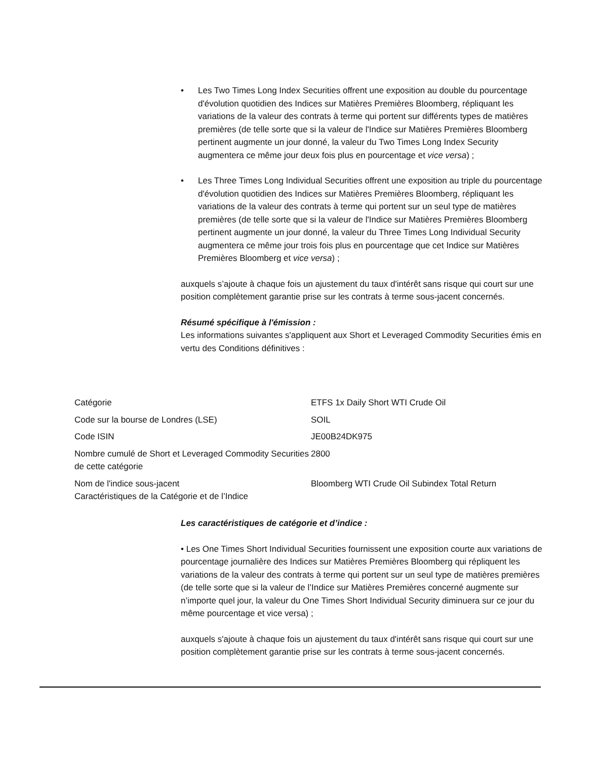• Les Two Times Long Index Securities offrent une exposition au double du pourcentage d'évolution quotidien des Indices sur Matières Premières Bloomberg, répliquant les variations de la valeur des contrats à terme qui portent sur différents types de matières premières (de telle sorte que si la valeur de l'Indice sur Matières Premières Bloomberg pertinent augmente un jour donné, la valeur du Two Times Long Index Security augmentera ce même jour deux fois plus en pourcentage et vice versa) ;
• Les Three Times Long Individual Securities offrent une exposition au triple du pourcentage d'évolution quotidien des Indices sur Matières Premières Bloomberg, répliquant les variations de la valeur des contrats à terme qui portent sur un seul type de matières premières (de telle sorte que si la valeur de l'Indice sur Matières Premières Bloomberg pertinent augmente un jour donné, la valeur du Three Times Long Individual Security augmentera ce même jour trois fois plus en pourcentage que cet Indice sur Matières Premières Bloomberg et vice versa) ;
auxquels s’ajoute à chaque fois un ajustement du taux d'intérêt sans risque qui court sur une position complètement garantie prise sur les contrats à terme sous-jacent concernés.
Résumé spécifique à l'émission :
Les informations suivantes s'appliquent aux Short et Leveraged Commodity Securities émis en vertu des Conditions définitives :
| Catégorie | ETFS 1x Daily Short WTI Crude Oil |
| Code sur la bourse de Londres (LSE) | SOIL |
| Code ISIN | JE00B24DK975 |
| Nombre cumulé de Short et Leveraged Commodity Securities de cette catégorie | 2800 |
| Nom de l'indice sous-jacent Caractéristiques de la Catégorie et de l’Indice | Bloomberg WTI Crude Oil Subindex Total Return |
Les caractéristiques de catégorie et d’indice :
• Les One Times Short Individual Securities fournissent une exposition courte aux variations de pourcentage journalière des Indices sur Matières Premières Bloomberg qui répliquent les variations de la valeur des contrats à terme qui portent sur un seul type de matières premières (de telle sorte que si la valeur de l’Indice sur Matières Premières concerné augmente sur n’importe quel jour, la valeur du One Times Short Individual Security diminuera sur ce jour du même pourcentage et vice versa) ;
auxquels s'ajoute à chaque fois un ajustement du taux d'intérêt sans risque qui court sur une position complètement garantie prise sur les contrats à terme sous-jacent concernés.